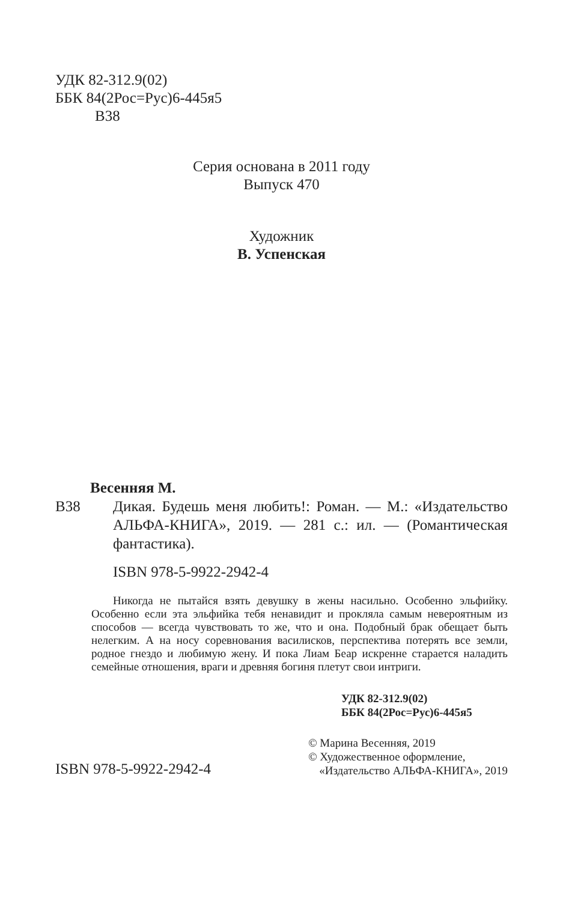УДК 82-312.9(02)
ББК 84(2Рос=Рус)6-445я5
В38
Серия основана в 2011 году
Выпуск 470
Художник
В. Успенская
Весенняя М.
В38 Дикая. Будешь меня любить!: Роман. — М.: «Издательство АЛЬФА-КНИГА», 2019. — 281 с.: ил. — (Романтическая фантастика).
ISBN 978-5-9922-2942-4
Никогда не пытайся взять девушку в жены насильно. Особенно эльфийку. Особенно если эта эльфийка тебя ненавидит и прокляла самым невероятным из способов — всегда чувствовать то же, что и она. Подобный брак обещает быть нелегким. А на носу соревнования василисков, перспектива потерять все земли, родное гнездо и любимую жену. И пока Лиам Беар искренне старается наладить семейные отношения, враги и древняя богиня плетут свои интриги.
УДК 82-312.9(02)
ББК 84(2Рос=Рус)6-445я5
ISBN 978-5-9922-2942-4
© Марина Весенняя, 2019
© Художественное оформление,
«Издательство АЛЬФА-КНИГА», 2019